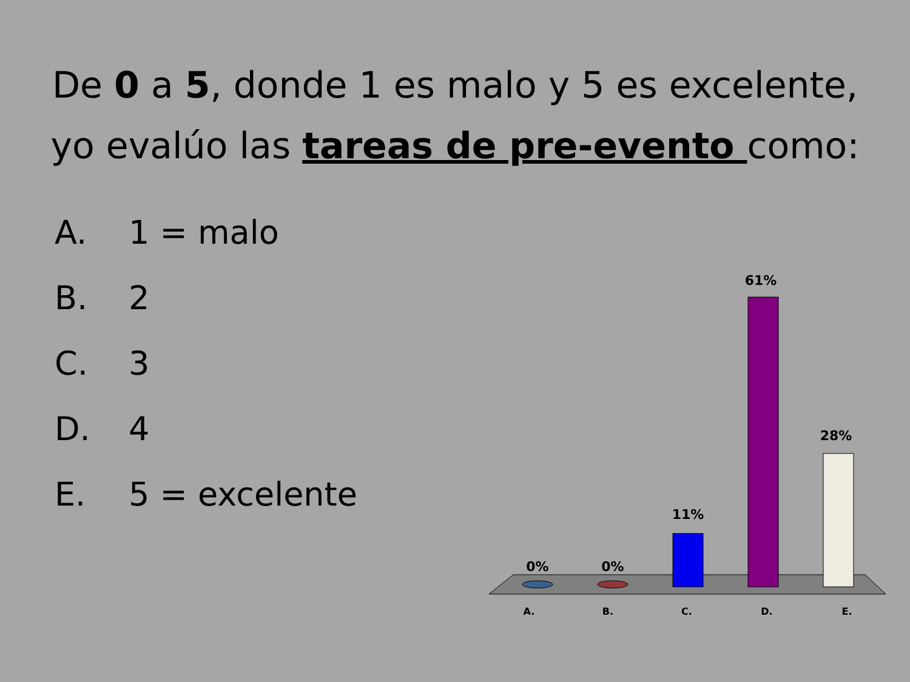De 0 a 5, donde 1 es malo y 5 es excelente,
yo evalúo las tareas de pre-evento como:
A. 1 = malo
B. 2
C. 3
D. 4
E. 5 = excelente
0%
0%
11%
61%
28%
A.
B.
C.
D.
E.